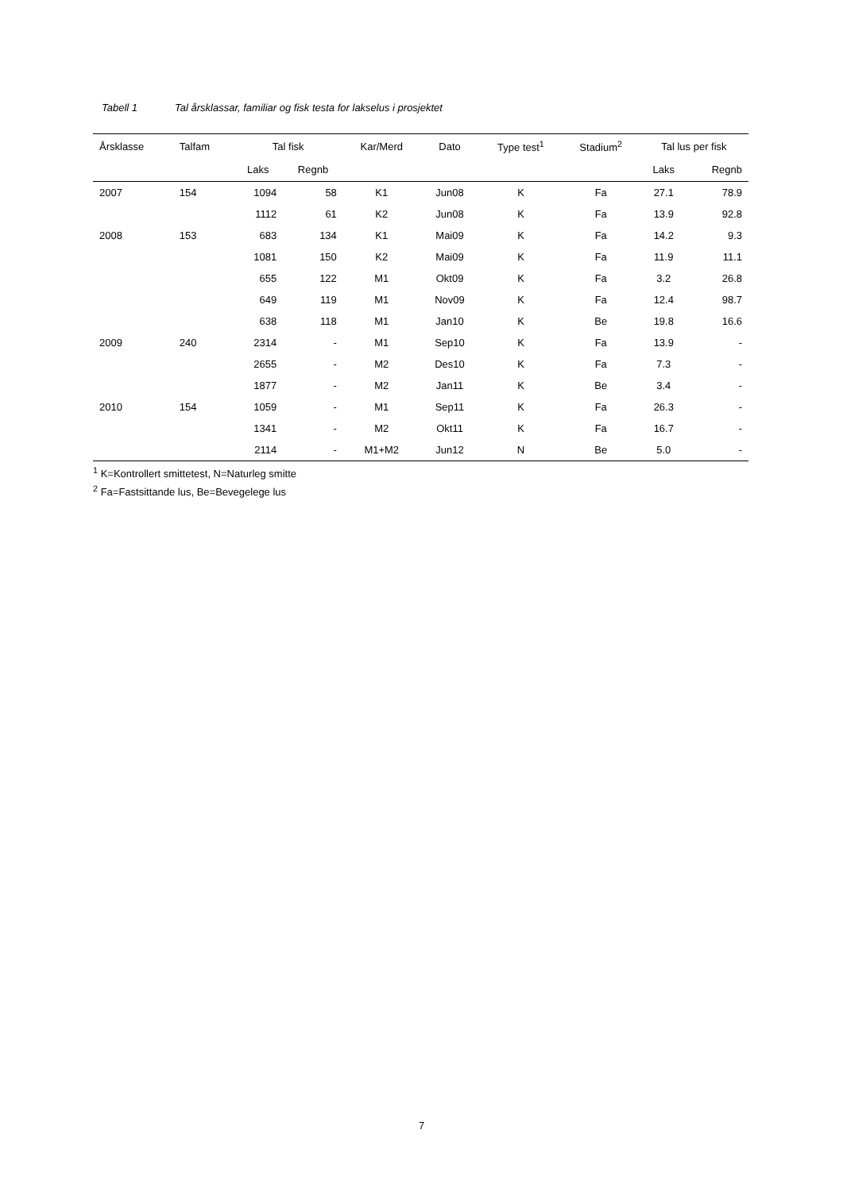Tabell 1 Tal årsklassar, familiar og fisk testa for lakselus i prosjektet
| Årsklasse | Talfam | Tal fisk | | Kar/Merd | Dato | Type test<sup>1</sup> | Stadium<sup>2</sup> | Tal lus per fisk | |
| --- | --- | --- | --- | --- | --- | --- | --- | --- | --- |
| | | Laks | Regnb | | | | | Laks | Regnb |
| 2007 | 154 | 1094 | 58 | K1 | Jun08 | K | Fa | 27.1 | 78.9 |
| | | 1112 | 61 | K2 | Jun08 | K | Fa | 13.9 | 92.8 |
| 2008 | 153 | 683 | 134 | K1 | Mai09 | K | Fa | 14.2 | 9.3 |
| | | 1081 | 150 | K2 | Mai09 | K | Fa | 11.9 | 11.1 |
| | | 655 | 122 | M1 | Okt09 | K | Fa | 3.2 | 26.8 |
| | | 649 | 119 | M1 | Nov09 | K | Fa | 12.4 | 98.7 |
| | | 638 | 118 | M1 | Jan10 | K | Be | 19.8 | 16.6 |
| 2009 | 240 | 2314 | - | M1 | Sep10 | K | Fa | 13.9 | - |
| | | 2655 | - | M2 | Des10 | K | Fa | 7.3 | - |
| | | 1877 | - | M2 | Jan11 | K | Be | 3.4 | - |
| 2010 | 154 | 1059 | - | M1 | Sep11 | K | Fa | 26.3 | - |
| | | 1341 | - | M2 | Okt11 | K | Fa | 16.7 | - |
| | | 2114 | - | M1+M2 | Jun12 | N | Be | 5.0 | - |
<sup>1</sup> K=Kontrollert smittetest, N=Naturleg smitte
<sup>2</sup> Fa=Fastsittande lus, Be=Bevegelege lus
7